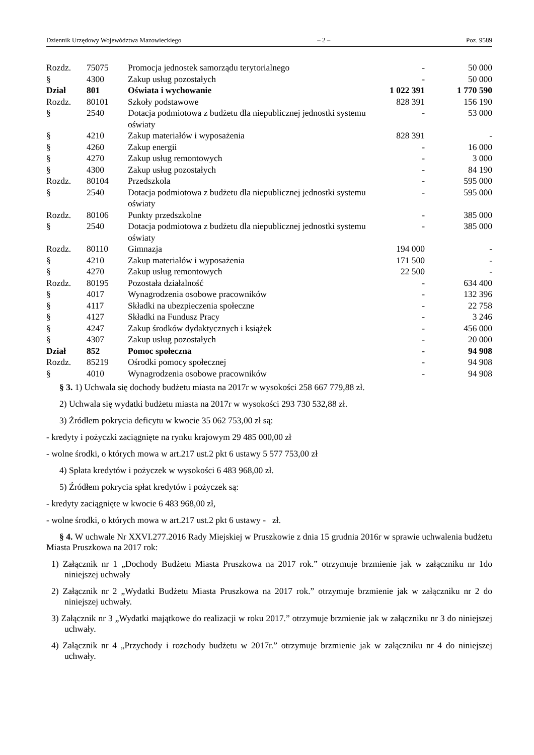Dziennik Urzędowy Województwa Mazowieckiego – 2 – Poz. 9589
| Rozdz. | 75075 | Promocja jednostek samorządu terytorialnego | - | 50 000 |
| § | 4300 | Zakup usług pozostałych | - | 50 000 |
| Dział | 801 | Oświata i wychowanie | 1 022 391 | 1 770 590 |
| Rozdz. | 80101 | Szkoły podstawowe | 828 391 | 156 190 |
| § | 2540 | Dotacja podmiotowa z budżetu dla niepublicznej jednostki systemu oświaty | - | 53 000 |
| § | 4210 | Zakup materiałów i wyposażenia | 828 391 | - |
| § | 4260 | Zakup energii | - | 16 000 |
| § | 4270 | Zakup usług remontowych | - | 3 000 |
| § | 4300 | Zakup usług pozostałych | - | 84 190 |
| Rozdz. | 80104 | Przedszkola | - | 595 000 |
| § | 2540 | Dotacja podmiotowa z budżetu dla niepublicznej jednostki systemu oświaty | - | 595 000 |
| Rozdz. | 80106 | Punkty przedszkolne | - | 385 000 |
| § | 2540 | Dotacja podmiotowa z budżetu dla niepublicznej jednostki systemu oświaty | - | 385 000 |
| Rozdz. | 80110 | Gimnazja | 194 000 | - |
| § | 4210 | Zakup materiałów i wyposażenia | 171 500 | - |
| § | 4270 | Zakup usług remontowych | 22 500 | - |
| Rozdz. | 80195 | Pozostała działalność | - | 634 400 |
| § | 4017 | Wynagrodzenia osobowe pracowników | - | 132 396 |
| § | 4117 | Składki na ubezpieczenia społeczne | - | 22 758 |
| § | 4127 | Składki na Fundusz Pracy | - | 3 246 |
| § | 4247 | Zakup środków dydaktycznych i książek | - | 456 000 |
| § | 4307 | Zakup usług pozostałych | - | 20 000 |
| Dział | 852 | Pomoc społeczna | - | 94 908 |
| Rozdz. | 85219 | Ośrodki pomocy społecznej | - | 94 908 |
| § | 4010 | Wynagrodzenia osobowe pracowników | - | 94 908 |
§ 3. 1) Uchwala się dochody budżetu miasta na 2017r w wysokości 258 667 779,88 zł.
2) Uchwala się wydatki budżetu miasta na 2017r w wysokości 293 730 532,88 zł.
3) Źródłem pokrycia deficytu w kwocie 35 062 753,00 zł są:
- kredyty i pożyczki zaciągnięte na rynku krajowym 29 485 000,00 zł
- wolne środki, o których mowa w art.217 ust.2 pkt 6 ustawy 5 577 753,00 zł
4) Spłata kredytów i pożyczek w wysokości 6 483 968,00 zł.
5) Źródłem pokrycia spłat kredytów i pożyczek są:
- kredyty zaciągnięte w kwocie 6 483 968,00 zł,
- wolne środki, o których mowa w art.217 ust.2 pkt 6 ustawy - zł.
§ 4. W uchwale Nr XXVI.277.2016 Rady Miejskiej w Pruszkowie z dnia 15 grudnia 2016r w sprawie uchwalenia budżetu Miasta Pruszkowa na 2017 rok:
1) Załącznik nr 1 „Dochody Budżetu Miasta Pruszkowa na 2017 rok.” otrzymuje brzmienie jak w załączniku nr 1do niniejszej uchwały
2) Załącznik nr 2 „Wydatki Budżetu Miasta Pruszkowa na 2017 rok.” otrzymuje brzmienie jak w załączniku nr 2 do niniejszej uchwały.
3) Załącznik nr 3 „Wydatki majątkowe do realizacji w roku 2017.” otrzymuje brzmienie jak w załączniku nr 3 do niniejszej uchwały.
4) Załącznik nr 4 „Przychody i rozchody budżetu w 2017r.” otrzymuje brzmienie jak w załączniku nr 4 do niniejszej uchwały.